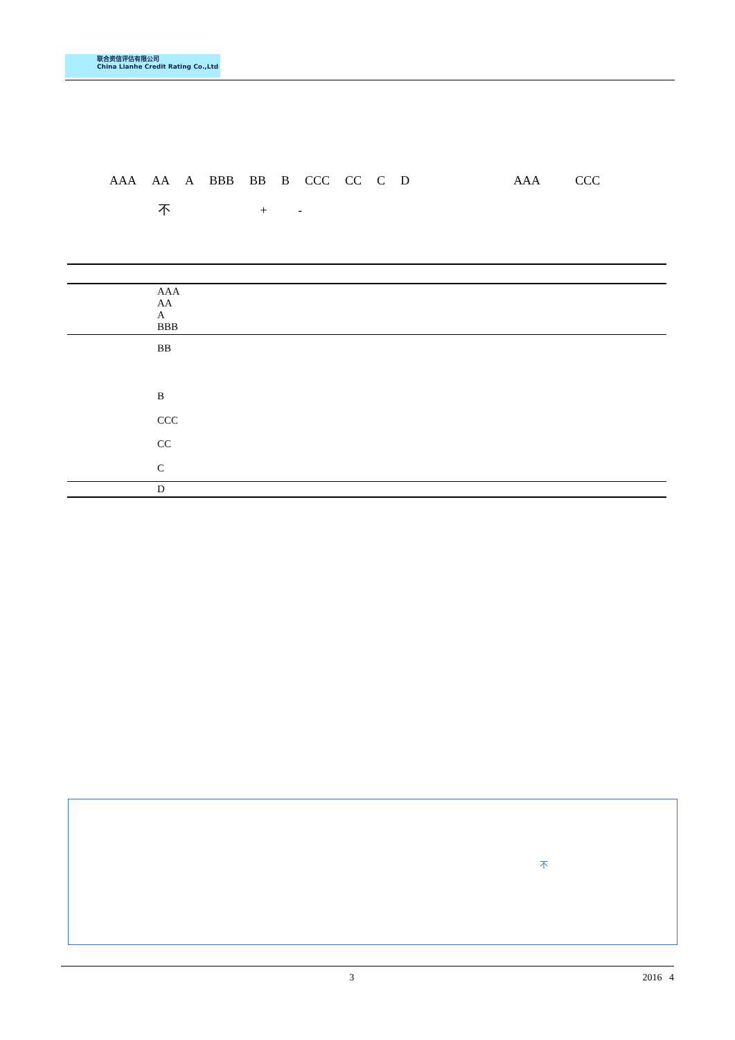联合资信评估有限公司
China Lianhe Credit Rating Co.,Ltd
AAA AA A BBB BB B CCC CC C D AAA CCC
不 + -
| | AAA AA A BBB |
| | BB B CCC CC C |
| | D |
不
3 2016 4